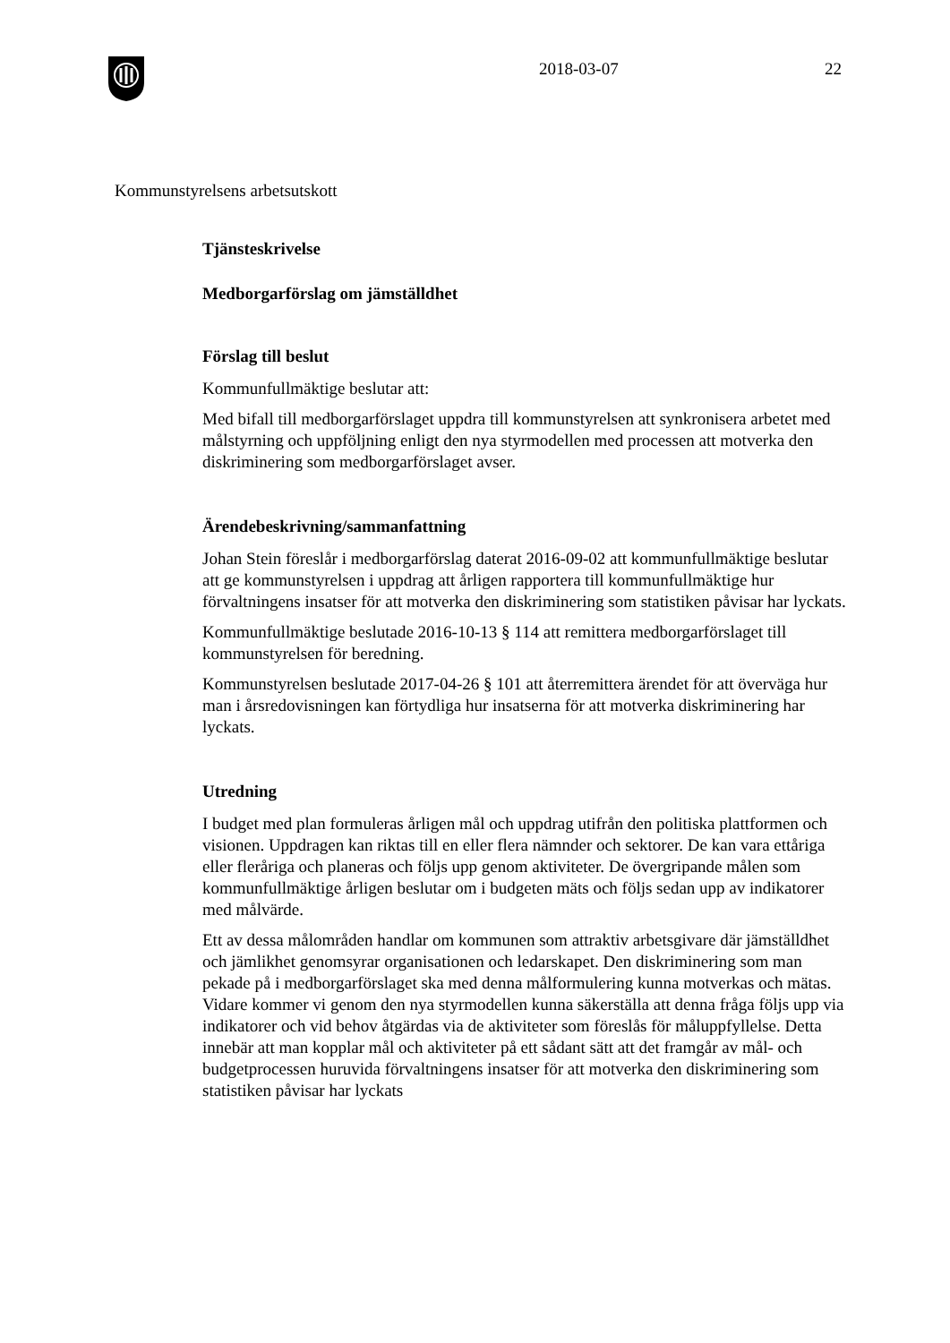2018-03-07 22
Kommunstyrelsens arbetsutskott
Tjänsteskrivelse
Medborgarförslag om jämställdhet
Förslag till beslut
Kommunfullmäktige beslutar att:
Med bifall till medborgarförslaget uppdra till kommunstyrelsen att synkronisera arbetet med målstyrning och uppföljning enligt den nya styrmodellen med processen att motverka den diskriminering som medborgarförslaget avser.
Ärendebeskrivning/sammanfattning
Johan Stein föreslår i medborgarförslag daterat 2016-09-02 att kommunfullmäktige beslutar att ge kommunstyrelsen i uppdrag att årligen rapportera till kommunfullmäktige hur förvaltningens insatser för att motverka den diskriminering som statistiken påvisar har lyckats.
Kommunfullmäktige beslutade 2016-10-13 § 114 att remittera medborgarförslaget till kommunstyrelsen för beredning.
Kommunstyrelsen beslutade 2017-04-26 § 101 att återremittera ärendet för att överväga hur man i årsredovisningen kan förtydliga hur insatserna för att motverka diskriminering har lyckats.
Utredning
I budget med plan formuleras årligen mål och uppdrag utifrån den politiska plattformen och visionen. Uppdragen kan riktas till en eller flera nämnder och sektorer. De kan vara ettåriga eller fleråriga och planeras och följs upp genom aktiviteter. De övergripande målen som kommunfullmäktige årligen beslutar om i budgeten mäts och följs sedan upp av indikatorer med målvärde.
Ett av dessa målområden handlar om kommunen som attraktiv arbetsgivare där jämställdhet och jämlikhet genomsyrar organisationen och ledarskapet. Den diskriminering som man pekade på i medborgarförslaget ska med denna målformulering kunna motverkas och mätas. Vidare kommer vi genom den nya styrmodellen kunna säkerställa att denna fråga följs upp via indikatorer och vid behov åtgärdas via de aktiviteter som föreslås för måluppfyllelse. Detta innebär att man kopplar mål och aktiviteter på ett sådant sätt att det framgår av mål- och budgetprocessen huruvida förvaltningens insatser för att motverka den diskriminering som statistiken påvisar har lyckats